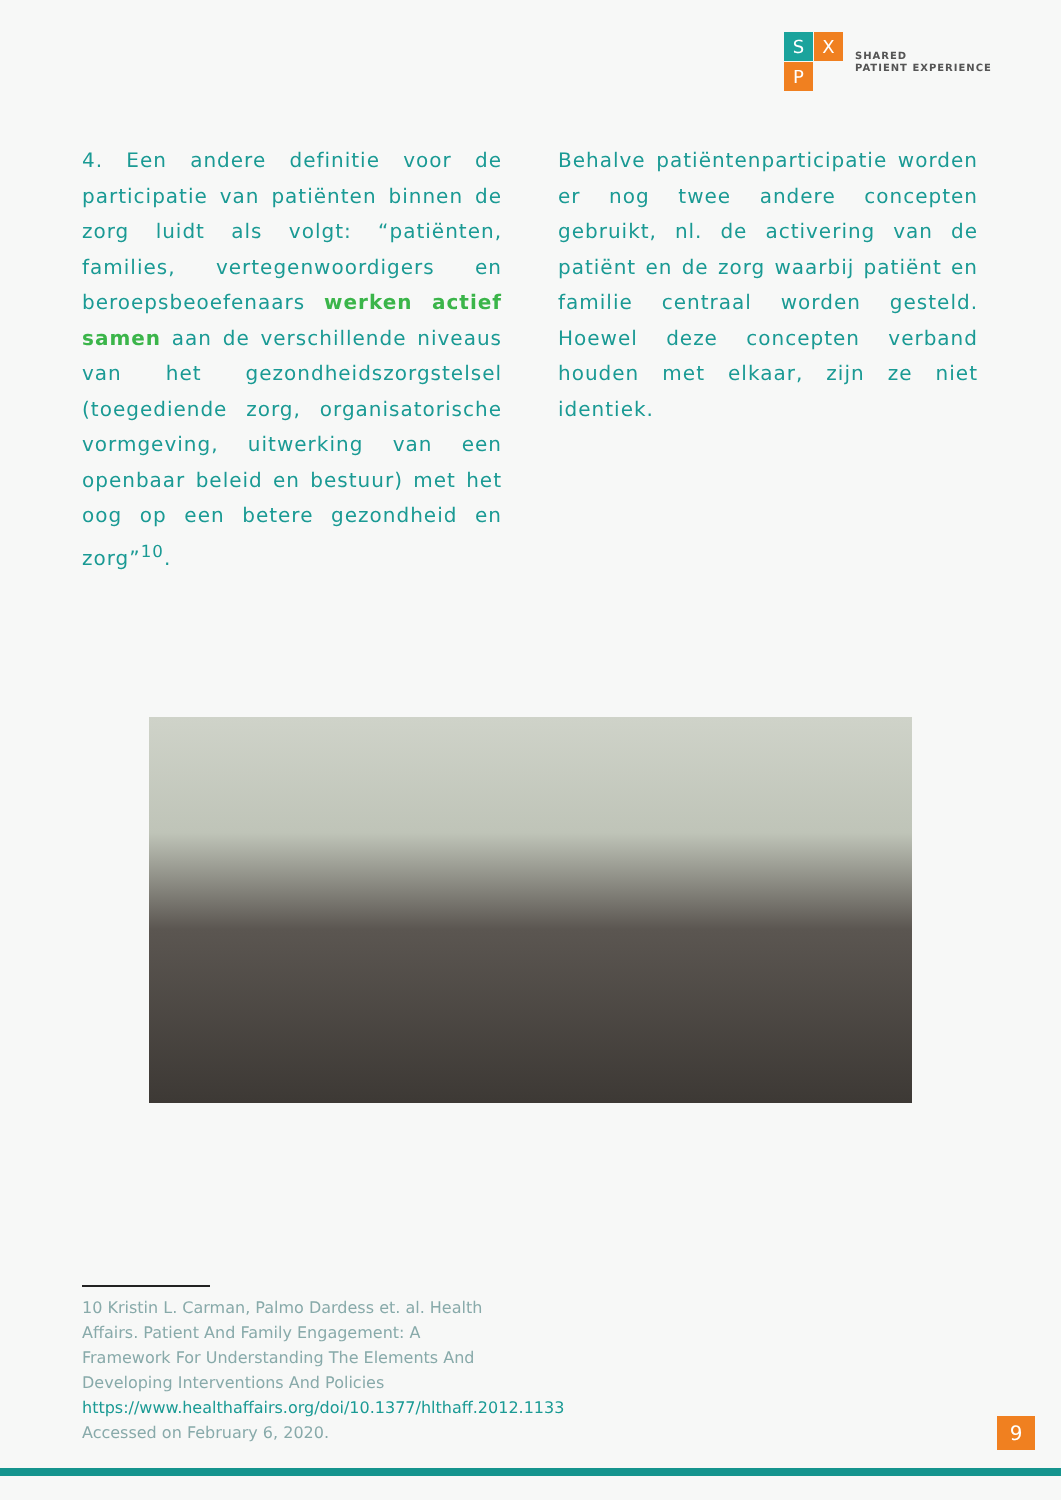S
X
P
SHARED
PATIENT EXPERIENCE
4. Een andere definitie voor de participatie van patiënten binnen de zorg luidt als volgt: “patiënten, families, vertegenwoordigers en beroepsbeoefenaars werken actief samen aan de verschillende niveaus van het gezondheidszorgstelsel (toegediende zorg, organisatorische vormgeving, uitwerking van een openbaar beleid en bestuur) met het oog op een betere gezondheid en zorg”<sup>10</sup>.
Behalve patiëntenparticipatie worden er nog twee andere concepten gebruikt, nl. de activering van de patiënt en de zorg waarbij patiënt en familie centraal worden gesteld. Hoewel deze concepten verband houden met elkaar, zijn ze niet identiek.
10 Kristin L. Carman, Palmo Dardess et. al. Health Affairs. Patient And Family Engagement: A Framework For Understanding The Elements And Developing Interventions And Policies https://www.healthaffairs.org/doi/10.1377/hlthaff.2012.1133 Accessed on February 6, 2020.
9